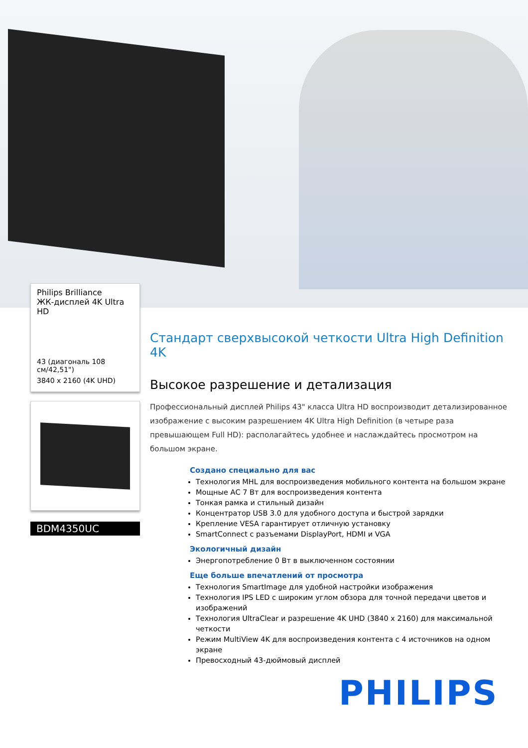Philips Brilliance
ЖК-дисплей 4K Ultra HD
43 (диагональ 108 см/42,51")
3840 x 2160 (4K UHD)
BDM4350UC
Стандарт сверхвысокой четкости Ultra High Definition 4K
Высокое разрешение и детализация
Профессиональный дисплей Philips 43" класса Ultra HD воспроизводит детализированное изображение с высоким разрешением 4K Ultra High Definition (в четыре раза превышающем Full HD): располагайтесь удобнее и наслаждайтесь просмотром на большом экране.
Создано специально для вас
Технология MHL для воспроизведения мобильного контента на большом экране
Мощные АС 7 Вт для воспроизведения контента
Тонкая рамка и стильный дизайн
Концентратор USB 3.0 для удобного доступа и быстрой зарядки
Крепление VESA гарантирует отличную установку
SmartConnect с разъемами DisplayPort, HDMI и VGA
Экологичный дизайн
Энергопотребление 0 Вт в выключенном состоянии
Еще больше впечатлений от просмотра
Технология SmartImage для удобной настройки изображения
Технология IPS LED с широким углом обзора для точной передачи цветов и изображений
Технология UltraClear и разрешение 4K UHD (3840 x 2160) для максимальной четкости
Режим MultiView 4K для воспроизведения контента с 4 источников на одном экране
Превосходный 43-дюймовый дисплей
PHILIPS